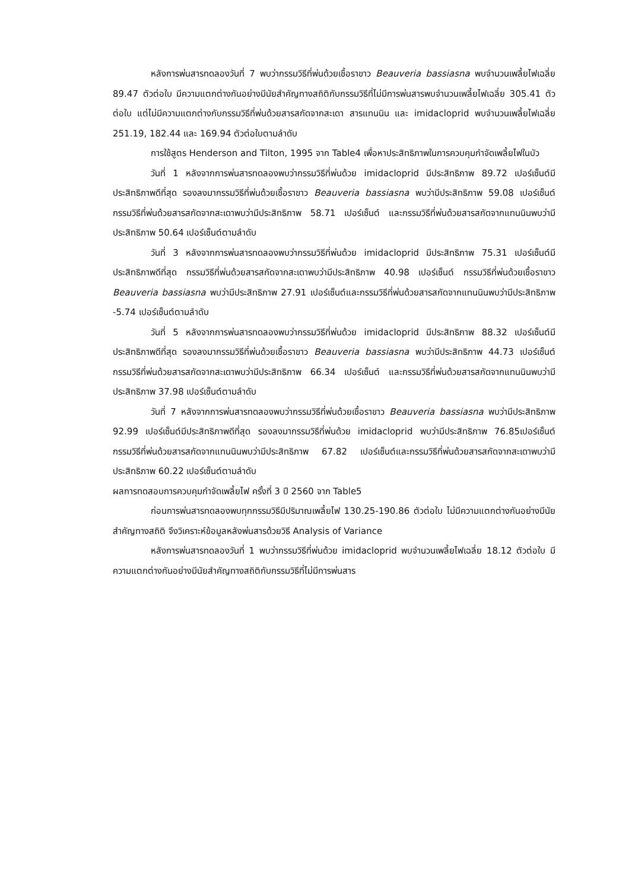หลังการพ่นสารทดลองวันที่ 7 พบว่ากรรมวิธีที่พ่นด้วยเชื้อราขาว Beauveria bassiasna พบจำนวนเพลี้ยไฟเฉลี่ย 89.47 ตัวต่อใบ มีความแตกต่างกันอย่างมีนัยสำคัญทางสถิติกับกรรมวิธีที่ไม่มีการพ่นสารพบจำนวนเพลี้ยไฟเฉลี่ย 305.41 ตัวต่อใบ แต่ไม่มีความแตกต่างกับกรรมวิธีที่พ่นด้วยสารสกัดจากสะเดา สารแทนนิน และ imidacloprid พบจำนวนเพลี้ยไฟเฉลี่ย 251.19, 182.44 และ 169.94 ตัวต่อใบตามลำดับ
การใช้สูตร Henderson and Tilton, 1995 จาก Table4 เพื่อหาประสิทธิภาพในการควบคุมกำจัดเพลี้ยไฟในบัว
วันที่ 1 หลังจากการพ่นสารทดลองพบว่ากรรมวิธีที่พ่นด้วย imidacloprid มีประสิทธิภาพ 89.72 เปอร์เซ็นต์มีประสิทธิภาพดีที่สุด รองลงมากรรมวิธีที่พ่นด้วยเชื้อราขาว Beauveria bassiasna พบว่ามีประสิทธิภาพ 59.08 เปอร์เซ็นต์ กรรมวิธีที่พ่นด้วยสารสกัดจากสะเดาพบว่ามีประสิทธิภาพ 58.71 เปอร์เซ็นต์ และกรรมวิธีที่พ่นด้วยสารสกัดจากแทนนินพบว่ามีประสิทธิภาพ 50.64 เปอร์เซ็นต์ตามลำดับ
วันที่ 3 หลังจากการพ่นสารทดลองพบว่ากรรมวิธีที่พ่นด้วย imidacloprid มีประสิทธิภาพ 75.31 เปอร์เซ็นต์มีประสิทธิภาพดีที่สุด กรรมวิธีที่พ่นด้วยสารสกัดจากสะเดาพบว่ามีประสิทธิภาพ 40.98 เปอร์เซ็นต์ กรรมวิธีที่พ่นด้วยเชื้อราขาว Beauveria bassiasna พบว่ามีประสิทธิภาพ 27.91 เปอร์เซ็นต์และกรรมวิธีที่พ่นด้วยสารสกัดจากแทนนินพบว่ามีประสิทธิภาพ -5.74 เปอร์เซ็นต์ตามลำดับ
วันที่ 5 หลังจากการพ่นสารทดลองพบว่ากรรมวิธีที่พ่นด้วย imidacloprid มีประสิทธิภาพ 88.32 เปอร์เซ็นต์มีประสิทธิภาพดีที่สุด รองลงมากรรมวิธีที่พ่นด้วยเชื้อราขาว Beauveria bassiasna พบว่ามีประสิทธิภาพ 44.73 เปอร์เซ็นต์ กรรมวิธีที่พ่นด้วยสารสกัดจากสะเดาพบว่ามีประสิทธิภาพ 66.34 เปอร์เซ็นต์ และกรรมวิธีที่พ่นด้วยสารสกัดจากแทนนินพบว่ามีประสิทธิภาพ 37.98 เปอร์เซ็นต์ตามลำดับ
วันที่ 7 หลังจากการพ่นสารทดลองพบว่ากรรมวิธีที่พ่นด้วยเชื้อราขาว Beauveria bassiasna พบว่ามีประสิทธิภาพ 92.99 เปอร์เซ็นต์มีประสิทธิภาพดีที่สุด รองลงมากรรมวิธีที่พ่นด้วย imidacloprid พบว่ามีประสิทธิภาพ 76.85เปอร์เซ็นต์ กรรมวิธีที่พ่นด้วยสารสกัดจากแทนนินพบว่ามีประสิทธิภาพ 67.82 เปอร์เซ็นต์และกรรมวิธีที่พ่นด้วยสารสกัดจากสะเดาพบว่ามีประสิทธิภาพ 60.22 เปอร์เซ็นต์ตามลำดับ
ผลการทดสอบการควบคุมกำจัดเพลี้ยไฟ ครั้งที่ 3 ปี 2560 จาก Table5
ก่อนการพ่นสารทดลองพบทุกกรรมวิธีมีปริมาณเพลี้ยไฟ 130.25-190.86 ตัวต่อใบ ไม่มีความแตกต่างกันอย่างมีนัยสำคัญทางสถิติ จึงวิเคราะห์ข้อมูลหลังพ่นสารด้วยวิธี Analysis of Variance
หลังการพ่นสารทดลองวันที่ 1 พบว่ากรรมวิธีที่พ่นด้วย imidacloprid พบจำนวนเพลี้ยไฟเฉลี่ย 18.12 ตัวต่อใบ มีความแตกต่างกันอย่างมีนัยสำคัญทางสถิติกับกรรมวิธีที่ไม่มีการพ่นสาร